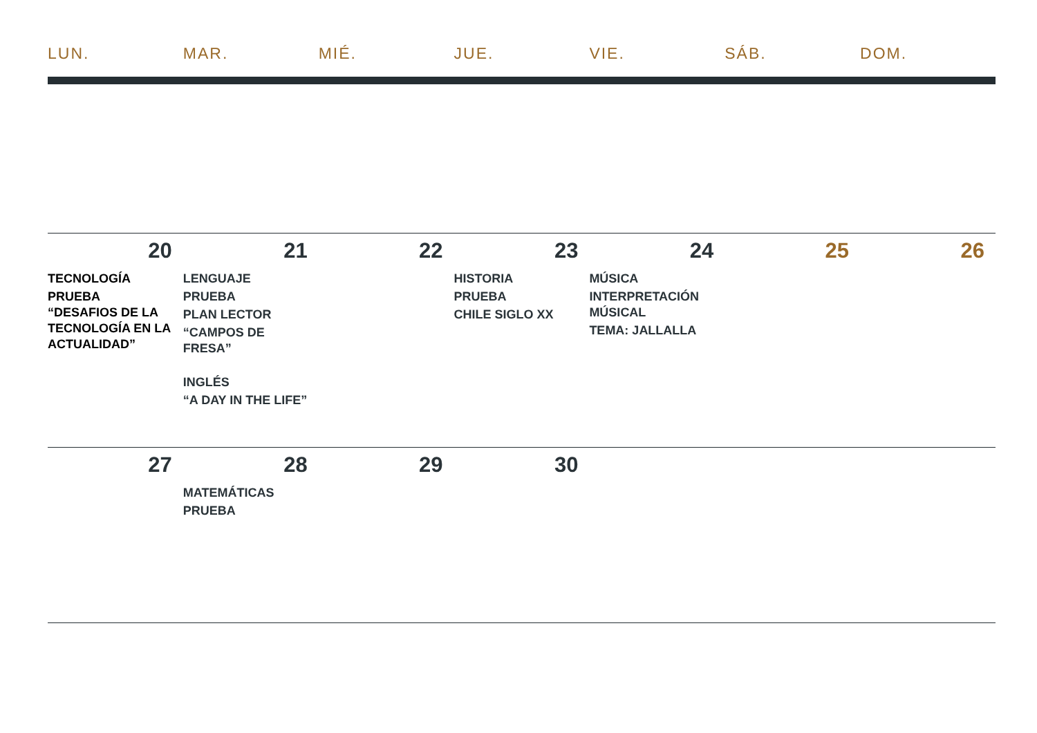| LUN. | MAR. | MIÉ. | JUE. | VIE. | SÁB. | DOM. |
| --- | --- | --- | --- | --- | --- | --- |
| 20 | 21 | 22 | 23 | 24 | 25 | 26 |
| TECNOLOGÍA PRUEBA “DESAFIOS DE LA TECNOLOGÍA EN LA ACTUALIDAD” | LENGUAJE PRUEBA PLAN LECTOR “CAMPOS DE FRESA” INGLÉS “A DAY IN THE LIFE” | | HISTORIA PRUEBA CHILE SIGLO XX | MÚSICA INTERPRETACIÓN MÚSICAL TEMA: JALLALLA | | |
| 27 | 28 | 29 | 30 | | | |
| | MATEMÁTICAS PRUEBA | | | | | |